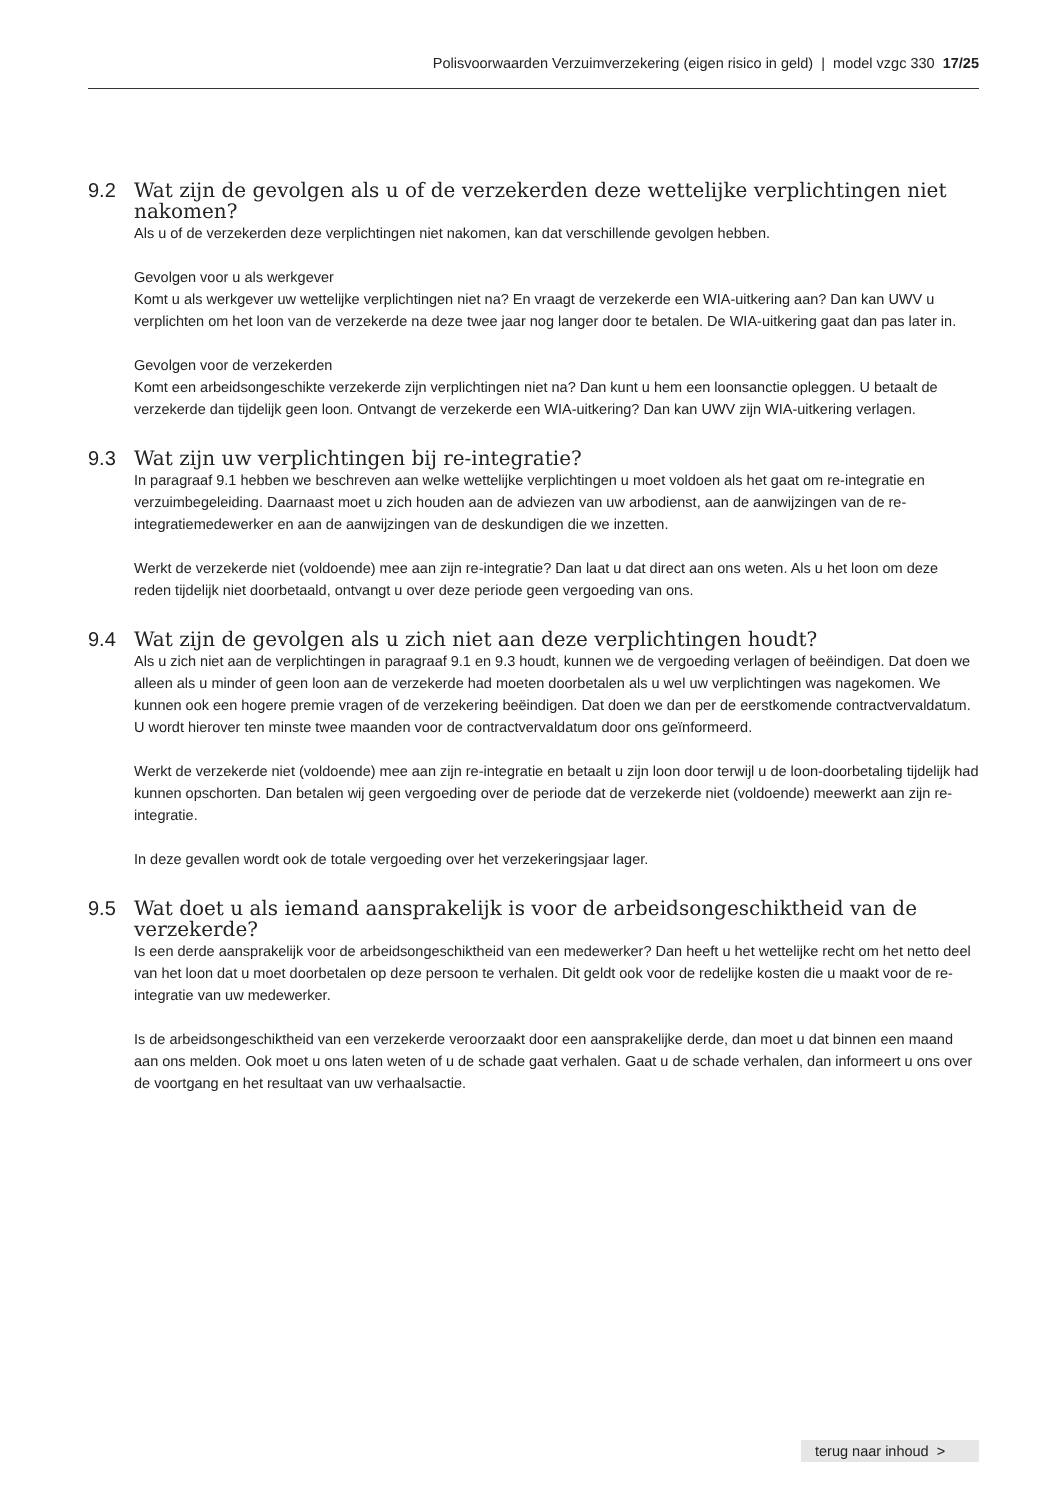Polisvoorwaarden Verzuimverzekering (eigen risico in geld) | model vzgc 330 17/25
9.2 Wat zijn de gevolgen als u of de verzekerden deze wettelijke verplichtingen niet nakomen?
Als u of de verzekerden deze verplichtingen niet nakomen, kan dat verschillende gevolgen hebben.
Gevolgen voor u als werkgever
Komt u als werkgever uw wettelijke verplichtingen niet na? En vraagt de verzekerde een WIA-uitkering aan? Dan kan UWV u verplichten om het loon van de verzekerde na deze twee jaar nog langer door te betalen. De WIA-uitkering gaat dan pas later in.
Gevolgen voor de verzekerden
Komt een arbeidsongeschikte verzekerde zijn verplichtingen niet na? Dan kunt u hem een loonsanctie opleggen. U betaalt de verzekerde dan tijdelijk geen loon. Ontvangt de verzekerde een WIA-uitkering? Dan kan UWV zijn WIA-uitkering verlagen.
9.3 Wat zijn uw verplichtingen bij re-integratie?
In paragraaf 9.1 hebben we beschreven aan welke wettelijke verplichtingen u moet voldoen als het gaat om re-integratie en verzuimbegeleiding. Daarnaast moet u zich houden aan de adviezen van uw arbodienst, aan de aanwijzingen van de re-integratiemedewerker en aan de aanwijzingen van de deskundigen die we inzetten.
Werkt de verzekerde niet (voldoende) mee aan zijn re-integratie? Dan laat u dat direct aan ons weten. Als u het loon om deze reden tijdelijk niet doorbetaald, ontvangt u over deze periode geen vergoeding van ons.
9.4 Wat zijn de gevolgen als u zich niet aan deze verplichtingen houdt?
Als u zich niet aan de verplichtingen in paragraaf 9.1 en 9.3 houdt, kunnen we de vergoeding verlagen of beëindigen. Dat doen we alleen als u minder of geen loon aan de verzekerde had moeten doorbetalen als u wel uw verplichtingen was nagekomen. We kunnen ook een hogere premie vragen of de verzekering beëindigen. Dat doen we dan per de eerstkomende contractvervaldatum. U wordt hierover ten minste twee maanden voor de contractvervaldatum door ons geïnformeerd.
Werkt de verzekerde niet (voldoende) mee aan zijn re-integratie en betaalt u zijn loon door terwijl u de loon-doorbetaling tijdelijk had kunnen opschorten. Dan betalen wij geen vergoeding over de periode dat de verzekerde niet (voldoende) meewerkt aan zijn re-integratie.
In deze gevallen wordt ook de totale vergoeding over het verzekeringsjaar lager.
9.5 Wat doet u als iemand aansprakelijk is voor de arbeidsongeschiktheid van de verzekerde?
Is een derde aansprakelijk voor de arbeidsongeschiktheid van een medewerker? Dan heeft u het wettelijke recht om het netto deel van het loon dat u moet doorbetalen op deze persoon te verhalen. Dit geldt ook voor de redelijke kosten die u maakt voor de re-integratie van uw medewerker.
Is de arbeidsongeschiktheid van een verzekerde veroorzaakt door een aansprakelijke derde, dan moet u dat binnen een maand aan ons melden. Ook moet u ons laten weten of u de schade gaat verhalen. Gaat u de schade verhalen, dan informeert u ons over de voortgang en het resultaat van uw verhaalsactie.
terug naar inhoud >